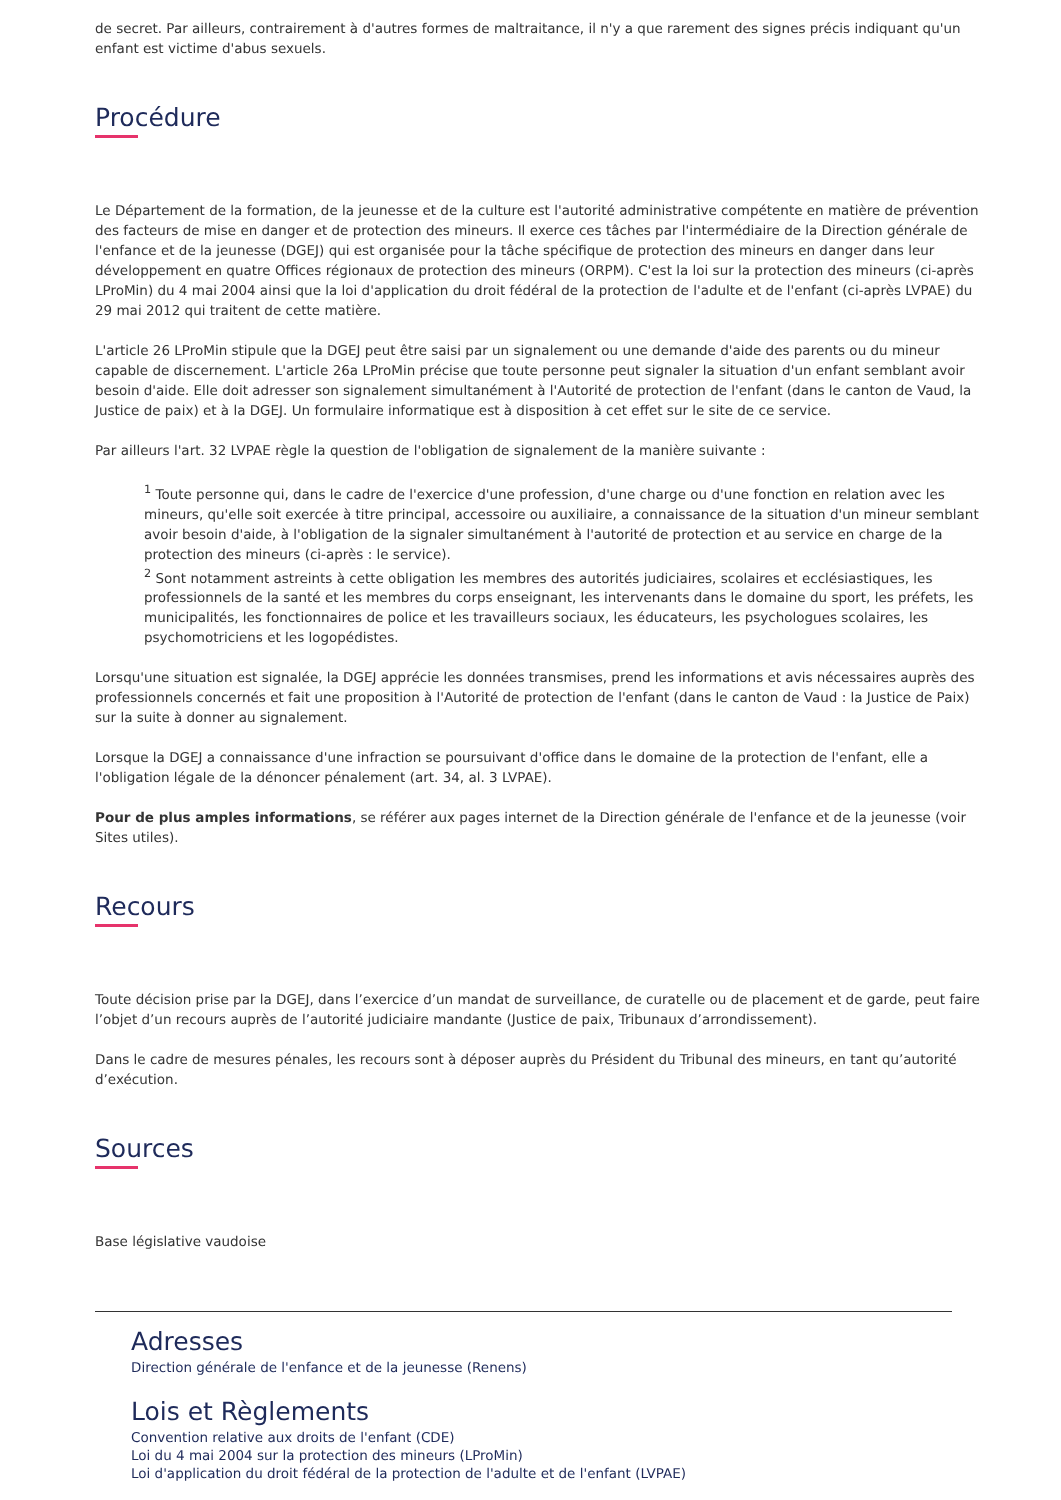de secret. Par ailleurs, contrairement à d'autres formes de maltraitance, il n'y a que rarement des signes précis indiquant qu'un enfant est victime d'abus sexuels.
Procédure
Le Département de la formation, de la jeunesse et de la culture est l'autorité administrative compétente en matière de prévention des facteurs de mise en danger et de protection des mineurs. Il exerce ces tâches par l'intermédiaire de la Direction générale de l'enfance et de la jeunesse (DGEJ) qui est organisée pour la tâche spécifique de protection des mineurs en danger dans leur développement en quatre Offices régionaux de protection des mineurs (ORPM). C'est la loi sur la protection des mineurs (ci-après LProMin) du 4 mai 2004 ainsi que la loi d'application du droit fédéral de la protection de l'adulte et de l'enfant (ci-après LVPAE) du 29 mai 2012 qui traitent de cette matière.
L'article 26 LProMin stipule que la DGEJ peut être saisi par un signalement ou une demande d'aide des parents ou du mineur capable de discernement. L'article 26a LProMin précise que toute personne peut signaler la situation d'un enfant semblant avoir besoin d'aide. Elle doit adresser son signalement simultanément à l'Autorité de protection de l'enfant (dans le canton de Vaud, la Justice de paix) et à la DGEJ. Un formulaire informatique est à disposition à cet effet sur le site de ce service.
Par ailleurs l'art. 32 LVPAE règle la question de l'obligation de signalement de la manière suivante :
<sup>1</sup> Toute personne qui, dans le cadre de l'exercice d'une profession, d'une charge ou d'une fonction en relation avec les mineurs, qu'elle soit exercée à titre principal, accessoire ou auxiliaire, a connaissance de la situation d'un mineur semblant avoir besoin d'aide, à l'obligation de la signaler simultanément à l'autorité de protection et au service en charge de la protection des mineurs (ci-après : le service).
<sup>2</sup> Sont notamment astreints à cette obligation les membres des autorités judiciaires, scolaires et ecclésiastiques, les professionnels de la santé et les membres du corps enseignant, les intervenants dans le domaine du sport, les préfets, les municipalités, les fonctionnaires de police et les travailleurs sociaux, les éducateurs, les psychologues scolaires, les psychomotriciens et les logopédistes.
Lorsqu'une situation est signalée, la DGEJ apprécie les données transmises, prend les informations et avis nécessaires auprès des professionnels concernés et fait une proposition à l'Autorité de protection de l'enfant (dans le canton de Vaud : la Justice de Paix) sur la suite à donner au signalement.
Lorsque la DGEJ a connaissance d'une infraction se poursuivant d'office dans le domaine de la protection de l'enfant, elle a l'obligation légale de la dénoncer pénalement (art. 34, al. 3 LVPAE).
Pour de plus amples informations, se référer aux pages internet de la Direction générale de l'enfance et de la jeunesse (voir Sites utiles).
Recours
Toute décision prise par la DGEJ, dans l’exercice d’un mandat de surveillance, de curatelle ou de placement et de garde, peut faire l’objet d’un recours auprès de l’autorité judiciaire mandante (Justice de paix, Tribunaux d’arrondissement).
Dans le cadre de mesures pénales, les recours sont à déposer auprès du Président du Tribunal des mineurs, en tant qu’autorité d’exécution.
Sources
Base législative vaudoise
Adresses
Direction générale de l'enfance et de la jeunesse (Renens)
Lois et Règlements
Convention relative aux droits de l'enfant (CDE)
Loi du 4 mai 2004 sur la protection des mineurs (LProMin)
Loi d'application du droit fédéral de la protection de l'adulte et de l'enfant (LVPAE)